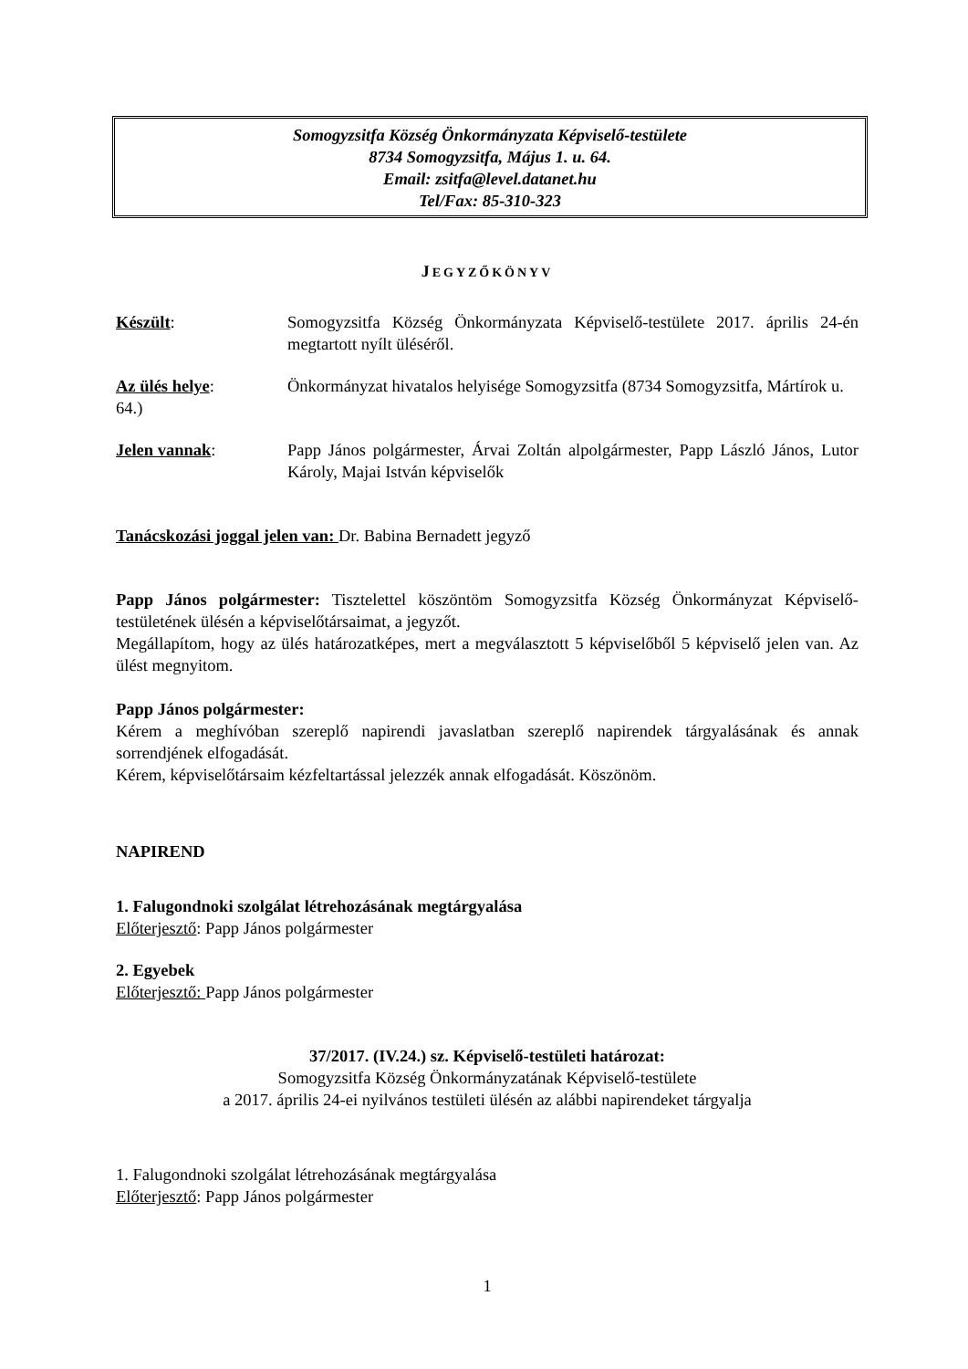Somogyzsitfa Község Önkormányzata Képviselő-testülete
8734 Somogyzsitfa, Május 1. u. 64.
Email: zsitfa@level.datanet.hu
Tel/Fax: 85-310-323
JEGYZŐKÖNYV
Készült: Somogyzsitfa Község Önkormányzata Képviselő-testülete 2017. április 24-én megtartott nyílt üléséről.
Az ülés helye: Önkormányzat hivatalos helyisége Somogyzsitfa (8734 Somogyzsitfa, Mártírok u. 64.)
Jelen vannak: Papp János polgármester, Árvai Zoltán alpolgármester, Papp László János, Lutor Károly, Majai István képviselők
Tanácskozási joggal jelen van: Dr. Babina Bernadett jegyző
Papp János polgármester: Tisztelettel köszöntöm Somogyzsitfa Község Önkormányzat Képviselő-testületének ülésén a képviselőtársaimat, a jegyzőt.
Megállapítom, hogy az ülés határozatképes, mert a megválasztott 5 képviselőből 5 képviselő jelen van. Az ülést megnyitom.
Papp János polgármester:
Kérem a meghívóban szereplő napirendi javaslatban szereplő napirendek tárgyalásának és annak sorrendjének elfogadását.
Kérem, képviselőtársaim kézfeltartással jelezzék annak elfogadását. Köszönöm.
NAPIREND
1. Falugondnoki szolgálat létrehozásának megtárgyalása
Előterjesztő: Papp János polgármester
2. Egyebek
Előterjesztő: Papp János polgármester
37/2017. (IV.24.) sz. Képviselő-testületi határozat:
Somogyzsitfa Község Önkormányzatának Képviselő-testülete
a 2017. április 24-ei nyilvános testületi ülésén az alábbi napirendeket tárgyalja
1. Falugondnoki szolgálat létrehozásának megtárgyalása
Előterjesztő: Papp János polgármester
1